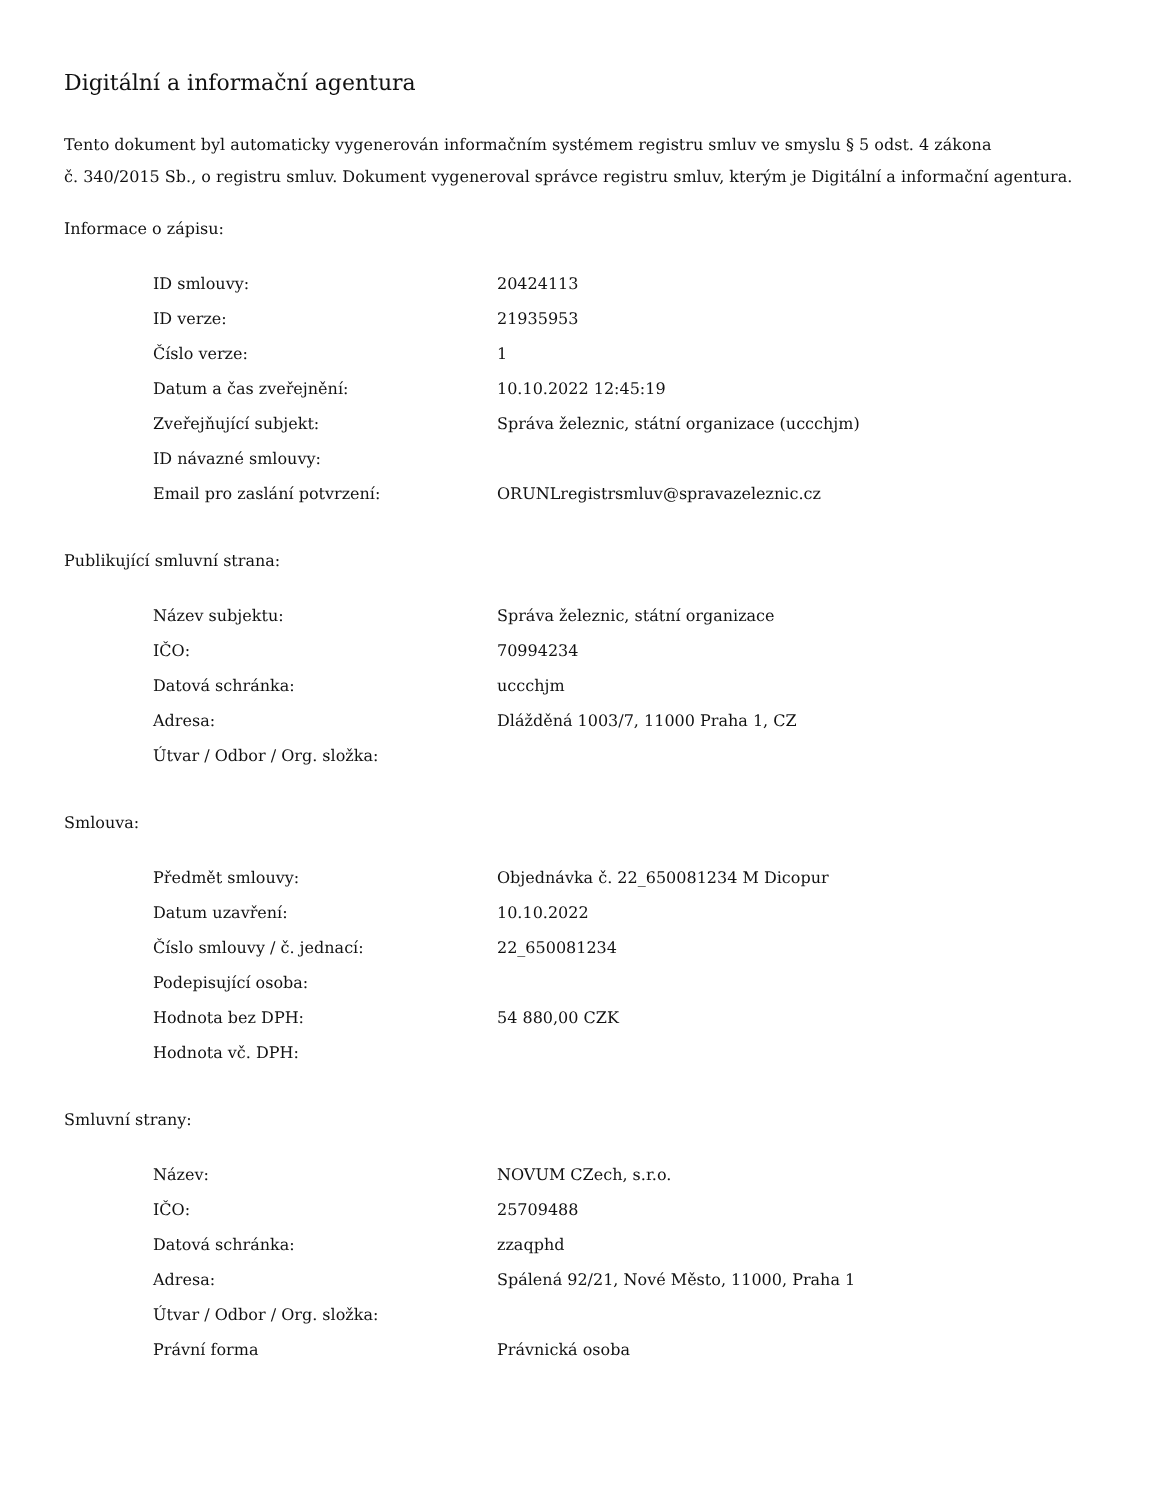Digitální a informační agentura
Tento dokument byl automaticky vygenerován informačním systémem registru smluv ve smyslu § 5 odst. 4 zákona
č. 340/2015 Sb., o registru smluv. Dokument vygeneroval správce registru smluv, kterým je Digitální a informační agentura.
Informace o zápisu:
| ID smlouvy: | 20424113 |
| ID verze: | 21935953 |
| Číslo verze: | 1 |
| Datum a čas zveřejnění: | 10.10.2022 12:45:19 |
| Zveřejňující subjekt: | Správa železnic, státní organizace (uccchjm) |
| ID návazné smlouvy: | |
| Email pro zaslání potvrzení: | ORUNLregistrsmluv@spravazeleznic.cz |
Publikující smluvní strana:
| Název subjektu: | Správa železnic, státní organizace |
| IČO: | 70994234 |
| Datová schránka: | uccchjm |
| Adresa: | Dlážděná 1003/7, 11000 Praha 1, CZ |
| Útvar / Odbor / Org. složka: | |
Smlouva:
| Předmět smlouvy: | Objednávka č. 22_650081234 M Dicopur |
| Datum uzavření: | 10.10.2022 |
| Číslo smlouvy / č. jednací: | 22_650081234 |
| Podepisující osoba: | |
| Hodnota bez DPH: | 54 880,00 CZK |
| Hodnota vč. DPH: | |
Smluvní strany:
| Název: | NOVUM CZech, s.r.o. |
| IČO: | 25709488 |
| Datová schránka: | zzaqphd |
| Adresa: | Spálená 92/21, Nové Město, 11000, Praha 1 |
| Útvar / Odbor / Org. složka: | |
| Právní forma | Právnická osoba |